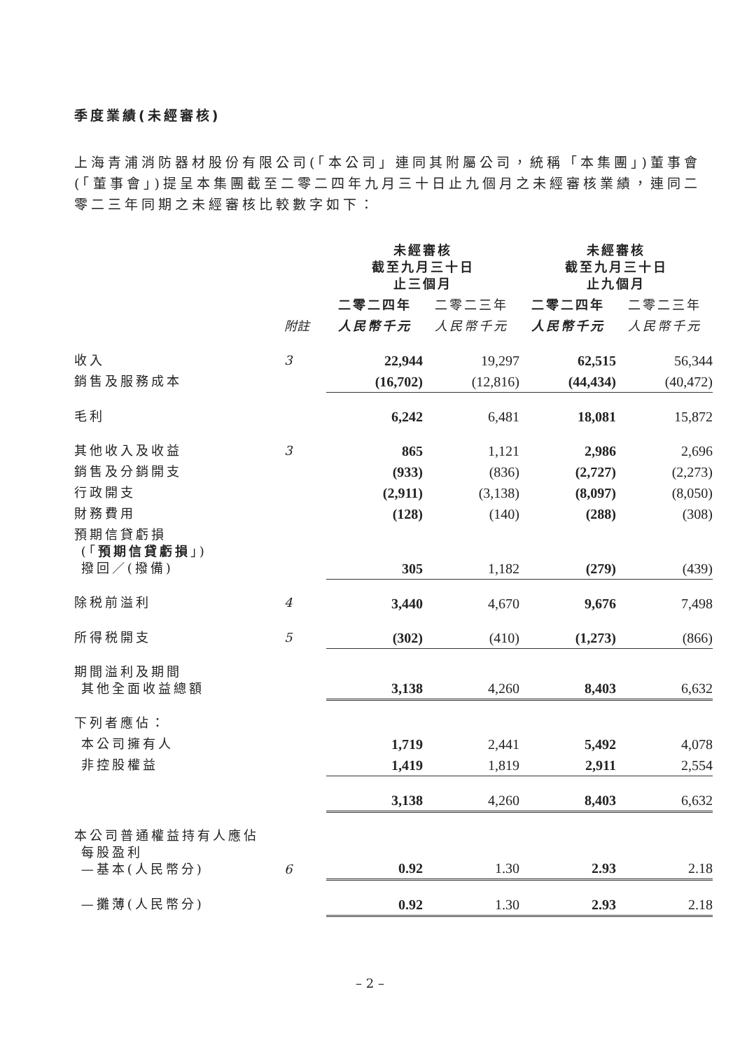季度業績(未經審核)
上海青浦消防器材股份有限公司(「本公司」連同其附屬公司，統稱「本集團」)董事會(「董事會」)提呈本集團截至二零二四年九月三十日止九個月之未經審核業績，連同二零二三年同期之未經審核比較數字如下：
| | | 未經審核 截至九月三十日 止三個月 | | 未經審核 截至九月三十日 止九個月 | |
| | | 二零二四年 | 二零二三年 | 二零二四年 | 二零二三年 |
| | 附註 | 人民幣千元 | 人民幣千元 | 人民幣千元 | 人民幣千元 |
| 收入 | 3 | 22,944 | 19,297 | 62,515 | 56,344 |
| 銷售及服務成本 | | (16,702) | (12,816) | (44,434) | (40,472) |
| 毛利 | | 6,242 | 6,481 | 18,081 | 15,872 |
| 其他收入及收益 | 3 | 865 | 1,121 | 2,986 | 2,696 |
| 銷售及分銷開支 | | (933) | (836) | (2,727) | (2,273) |
| 行政開支 | | (2,911) | (3,138) | (8,097) | (8,050) |
| 財務費用 | | (128) | (140) | (288) | (308) |
| 預期信貸虧損 (「 預期信貸虧損 」) 撥回／(撥備) | | 305 | 1,182 | (279) | (439) |
| 除税前溢利 | 4 | 3,440 | 4,670 | 9,676 | 7,498 |
| 所得税開支 | 5 | (302) | (410) | (1,273) | (866) |
| 期間溢利及期間 其他全面收益總額 | | 3,138 | 4,260 | 8,403 | 6,632 |
| 下列者應佔： | | | | | |
| 本公司擁有人 | | 1,719 | 2,441 | 5,492 | 4,078 |
| 非控股權益 | | 1,419 | 1,819 | 2,911 | 2,554 |
| | | 3,138 | 4,260 | 8,403 | 6,632 |
| 本公司普通權益持有人應佔 每股盈利 —基本(人民幣分) | 6 | 0.92 | 1.30 | 2.93 | 2.18 |
| —攤薄(人民幣分) | | 0.92 | 1.30 | 2.93 | 2.18 |
– 2 –